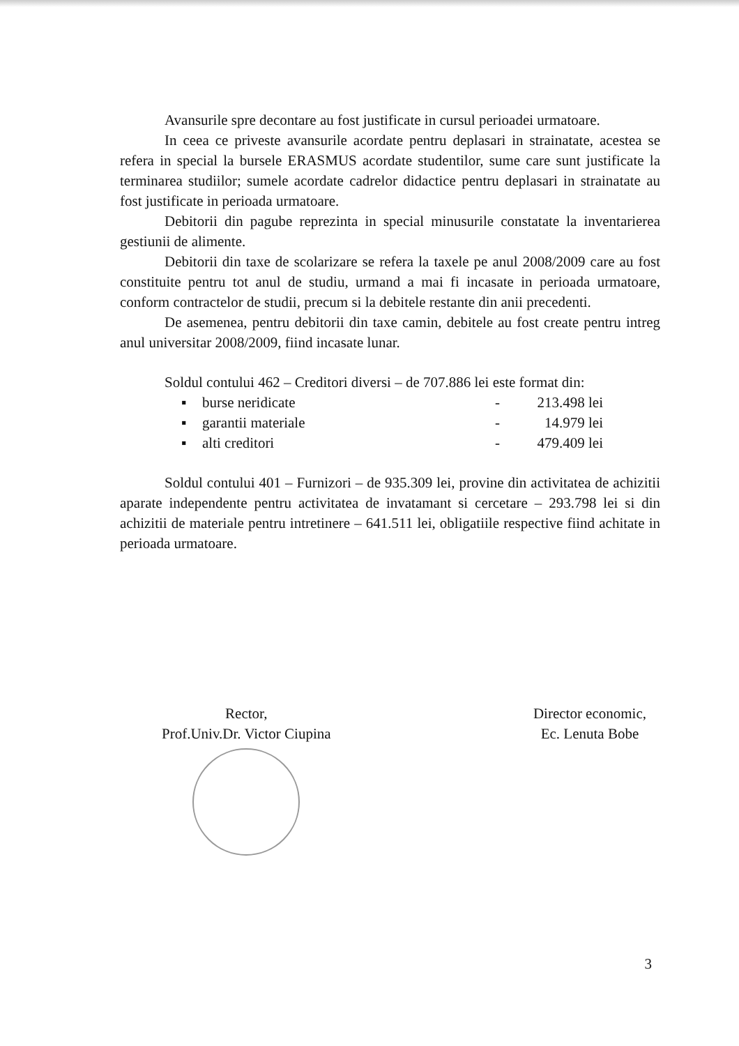Avansurile spre decontare au fost justificate in cursul perioadei urmatoare.
In ceea ce priveste avansurile acordate pentru deplasari in strainatate, acestea se refera in special la bursele ERASMUS acordate studentilor, sume care sunt justificate la terminarea studiilor; sumele acordate cadrelor didactice pentru deplasari in strainatate au fost justificate in perioada urmatoare.
Debitorii din pagube reprezinta in special minusurile constatate la inventarierea gestiunii de alimente.
Debitorii din taxe de scolarizare se refera la taxele pe anul 2008/2009 care au fost constituite pentru tot anul de studiu, urmand a mai fi incasate in perioada urmatoare, conform contractelor de studii, precum si la debitele restante din anii precedenti.
De asemenea, pentru debitorii din taxe camin, debitele au fost create pentru intreg anul universitar 2008/2009, fiind incasate lunar.
Soldul contului 462 – Creditori diversi – de 707.886 lei este format din:
| ▪ | burse neridicate | - | 213.498 lei |
| ▪ | garantii materiale | - | 14.979 lei |
| ▪ | alti creditori | - | 479.409 lei |
Soldul contului 401 – Furnizori – de 935.309 lei, provine din activitatea de achizitii aparate independente pentru activitatea de invatamant si cercetare – 293.798 lei si din achizitii de materiale pentru intretinere – 641.511 lei, obligatiile respective fiind achitate in perioada urmatoare.
Rector,
Prof.Univ.Dr. Victor Ciupina
Director economic,
Ec. Lenuta Bobe
3